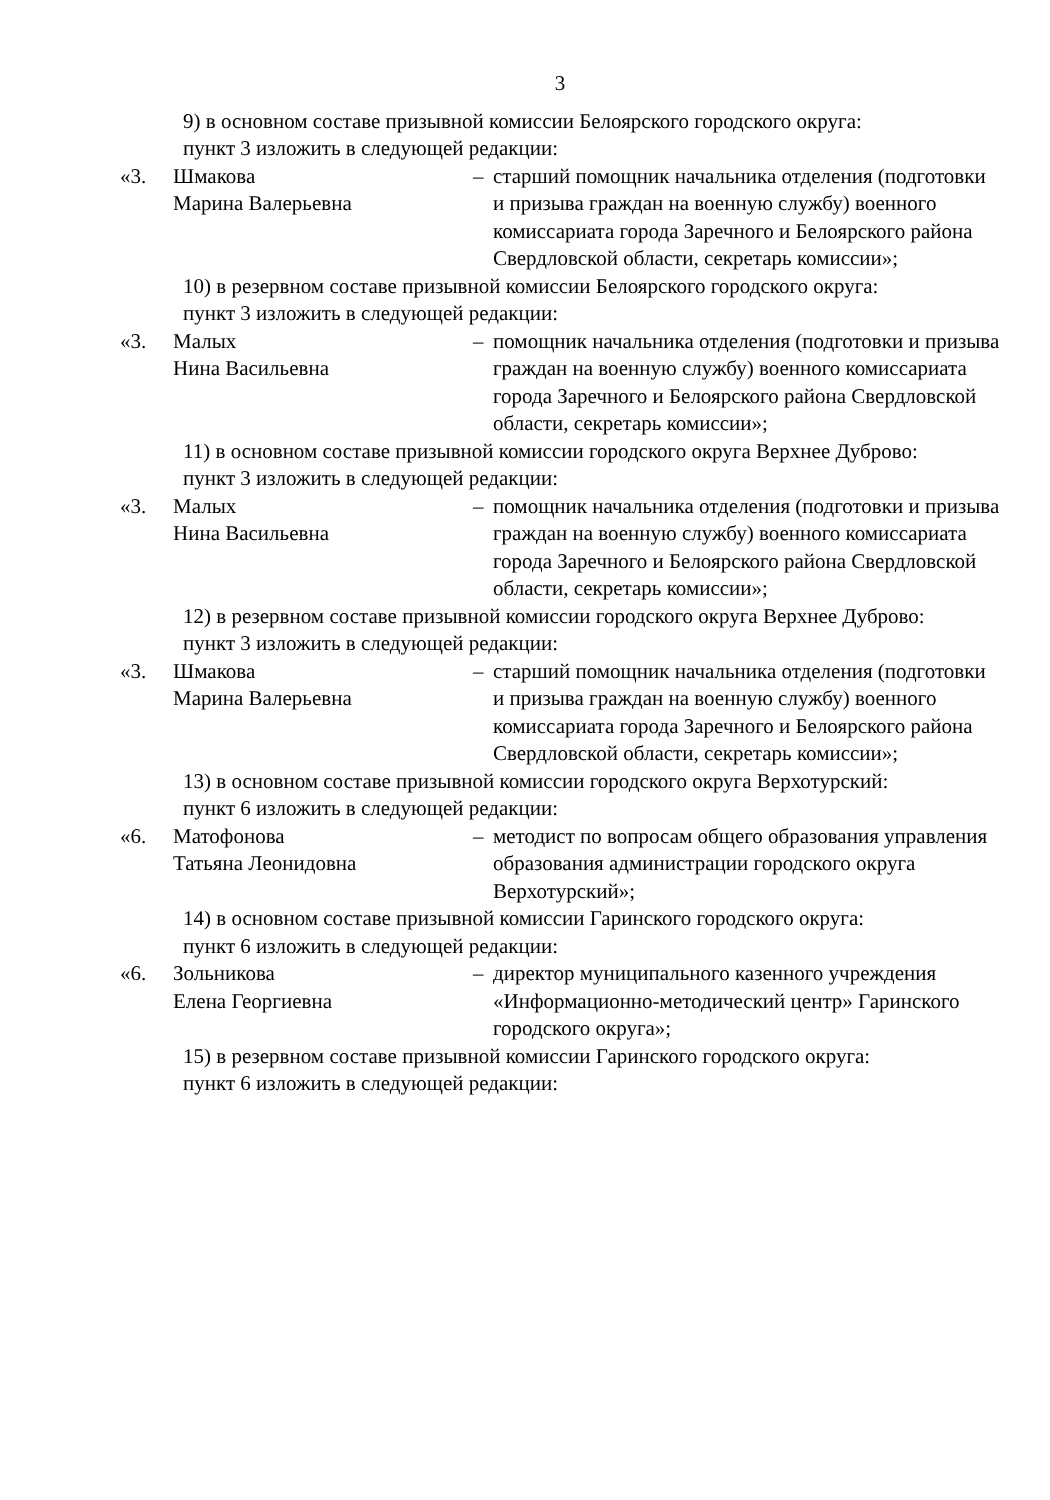3
9) в основном составе призывной комиссии Белоярского городского округа:
пункт 3 изложить в следующей редакции:
«3. Шмакова
Марина Валерьевна
– старший помощник начальника отделения (подготовки и призыва граждан на военную службу) военного комиссариата города Заречного и Белоярского района Свердловской области, секретарь комиссии»;
10) в резервном составе призывной комиссии Белоярского городского округа:
пункт 3 изложить в следующей редакции:
«3. Малых
Нина Васильевна
– помощник начальника отделения (подготовки и призыва граждан на военную службу) военного комиссариата города Заречного и Белоярского района Свердловской области, секретарь комиссии»;
11) в основном составе призывной комиссии городского округа Верхнее Дуброво:
пункт 3 изложить в следующей редакции:
«3. Малых
Нина Васильевна
– помощник начальника отделения (подготовки и призыва граждан на военную службу) военного комиссариата города Заречного и Белоярского района Свердловской области, секретарь комиссии»;
12) в резервном составе призывной комиссии городского округа Верхнее Дуброво:
пункт 3 изложить в следующей редакции:
«3. Шмакова
Марина Валерьевна
– старший помощник начальника отделения (подготовки и призыва граждан на военную службу) военного комиссариата города Заречного и Белоярского района Свердловской области, секретарь комиссии»;
13) в основном составе призывной комиссии городского округа Верхотурский:
пункт 6 изложить в следующей редакции:
«6. Матофонова
Татьяна Леонидовна
– методист по вопросам общего образования управления образования администрации городского округа Верхотурский»;
14) в основном составе призывной комиссии Гаринского городского округа:
пункт 6 изложить в следующей редакции:
«6. Зольникова
Елена Георгиевна
– директор муниципального казенного учреждения «Информационно-методический центр» Гаринского городского округа»;
15) в резервном составе призывной комиссии Гаринского городского округа:
пункт 6 изложить в следующей редакции: